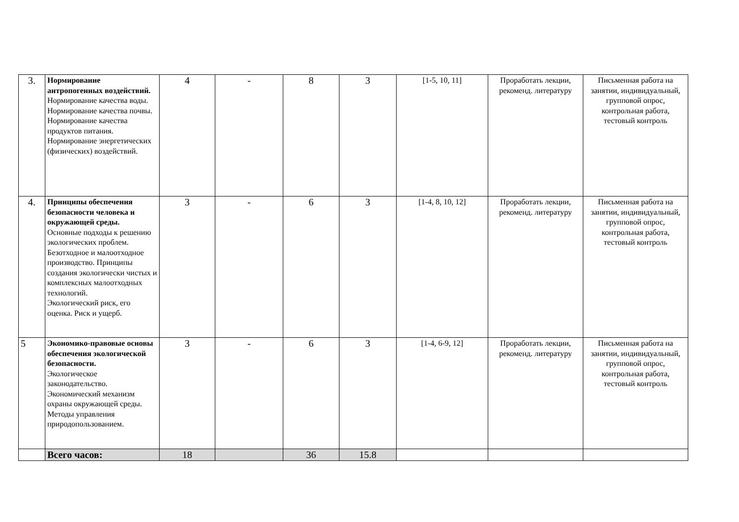| 3. | Нормирование антропогенных воздействий. Нормирование качества воды. Нормирование качества почвы. Нормирование качества продуктов питания. Нормирование энергетических (физических) воздействий. | 4 | - | 8 | 3 | [1-5, 10, 11] | Проработать лекции, рекоменд. литературу | Письменная работа на занятии, индивидуальный, групповой опрос, контрольная работа, тестовый контроль |
| 4. | Принципы обеспечения безопасности человека и окружающей среды. Основные подходы к решению экологических проблем. Безотходное и малоотходное производство. Принципы создания экологически чистых и комплексных малоотходных технологий. Экологический риск, его оценка. Риск и ущерб. | 3 | - | 6 | 3 | [1-4, 8, 10, 12] | Проработать лекции, рекоменд. литературу | Письменная работа на занятии, индивидуальный, групповой опрос, контрольная работа, тестовый контроль |
| 5 | Экономико-правовые основы обеспечения экологической безопасности. Экологическое законодательство. Экономический механизм охраны окружающей среды. Методы управления природопользованием. | 3 | - | 6 | 3 | [1-4, 6-9, 12] | Проработать лекции, рекоменд. литературу | Письменная работа на занятии, индивидуальный, групповой опрос, контрольная работа, тестовый контроль |
| | Всего часов: | 18 | | 36 | 15.8 | | | |